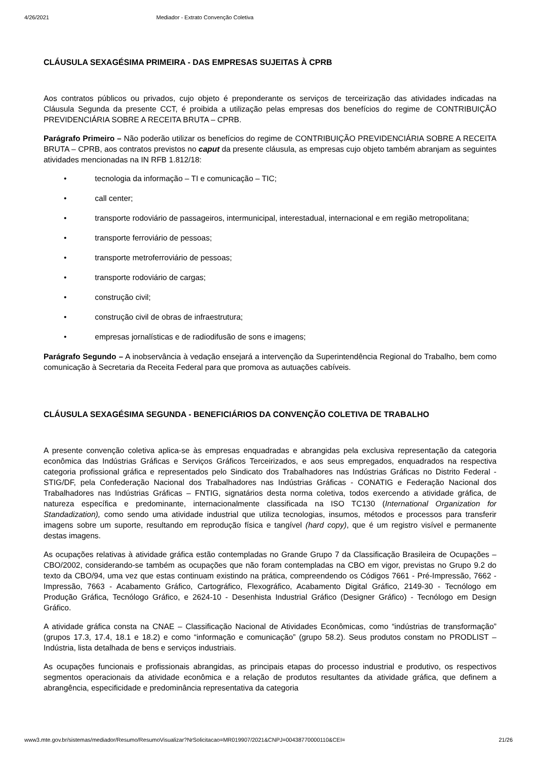4/26/2021 Mediador - Extrato Convenção Coletiva
CLÁUSULA SEXAGÉSIMA PRIMEIRA - DAS EMPRESAS SUJEITAS À CPRB
Aos contratos públicos ou privados, cujo objeto é preponderante os serviços de terceirização das atividades indicadas na Cláusula Segunda da presente CCT, é proibida a utilização pelas empresas dos benefícios do regime de CONTRIBUIÇÃO PREVIDENCIÁRIA SOBRE A RECEITA BRUTA – CPRB.
Parágrafo Primeiro – Não poderão utilizar os benefícios do regime de CONTRIBUIÇÃO PREVIDENCIÁRIA SOBRE A RECEITA BRUTA – CPRB, aos contratos previstos no caput da presente cláusula, as empresas cujo objeto também abranjam as seguintes atividades mencionadas na IN RFB 1.812/18:
• tecnologia da informação – TI e comunicação – TIC;
• call center;
• transporte rodoviário de passageiros, intermunicipal, interestadual, internacional e em região metropolitana;
• transporte ferroviário de pessoas;
• transporte metroferroviário de pessoas;
• transporte rodoviário de cargas;
• construção civil;
• construção civil de obras de infraestrutura;
• empresas jornalísticas e de radiodifusão de sons e imagens;
Parágrafo Segundo – A inobservância à vedação ensejará a intervenção da Superintendência Regional do Trabalho, bem como comunicação à Secretaria da Receita Federal para que promova as autuações cabíveis.
CLÁUSULA SEXAGÉSIMA SEGUNDA - BENEFICIÁRIOS DA CONVENÇÃO COLETIVA DE TRABALHO
A presente convenção coletiva aplica-se às empresas enquadradas e abrangidas pela exclusiva representação da categoria econômica das Indústrias Gráficas e Serviços Gráficos Terceirizados, e aos seus empregados, enquadrados na respectiva categoria profissional gráfica e representados pelo Sindicato dos Trabalhadores nas Indústrias Gráficas no Distrito Federal - STIG/DF, pela Confederação Nacional dos Trabalhadores nas Indústrias Gráficas - CONATIG e Federação Nacional dos Trabalhadores nas Indústrias Gráficas – FNTIG, signatários desta norma coletiva, todos exercendo a atividade gráfica, de natureza específica e predominante, internacionalmente classificada na ISO TC130 (International Organization for Standadization), como sendo uma atividade industrial que utiliza tecnologias, insumos, métodos e processos para transferir imagens sobre um suporte, resultando em reprodução física e tangível (hard copy), que é um registro visível e permanente destas imagens.
As ocupações relativas à atividade gráfica estão contempladas no Grande Grupo 7 da Classificação Brasileira de Ocupações – CBO/2002, considerando-se também as ocupações que não foram contempladas na CBO em vigor, previstas no Grupo 9.2 do texto da CBO/94, uma vez que estas continuam existindo na prática, compreendendo os Códigos 7661 - Pré-Impressão, 7662 - Impressão, 7663 - Acabamento Gráfico, Cartográfico, Flexográfico, Acabamento Digital Gráfico, 2149-30 - Tecnólogo em Produção Gráfica, Tecnólogo Gráfico, e 2624-10 - Desenhista Industrial Gráfico (Designer Gráfico) - Tecnólogo em Design Gráfico.
A atividade gráfica consta na CNAE – Classificação Nacional de Atividades Econômicas, como “indústrias de transformação” (grupos 17.3, 17.4, 18.1 e 18.2) e como “informação e comunicação” (grupo 58.2). Seus produtos constam no PRODLIST – Indústria, lista detalhada de bens e serviços industriais.
As ocupações funcionais e profissionais abrangidas, as principais etapas do processo industrial e produtivo, os respectivos segmentos operacionais da atividade econômica e a relação de produtos resultantes da atividade gráfica, que definem a abrangência, especificidade e predominância representativa da categoria
www3.mte.gov.br/sistemas/mediador/Resumo/ResumoVisualizar?NrSolicitacao=MR019907/2021&CNPJ=00438770000110&CEI= 21/26